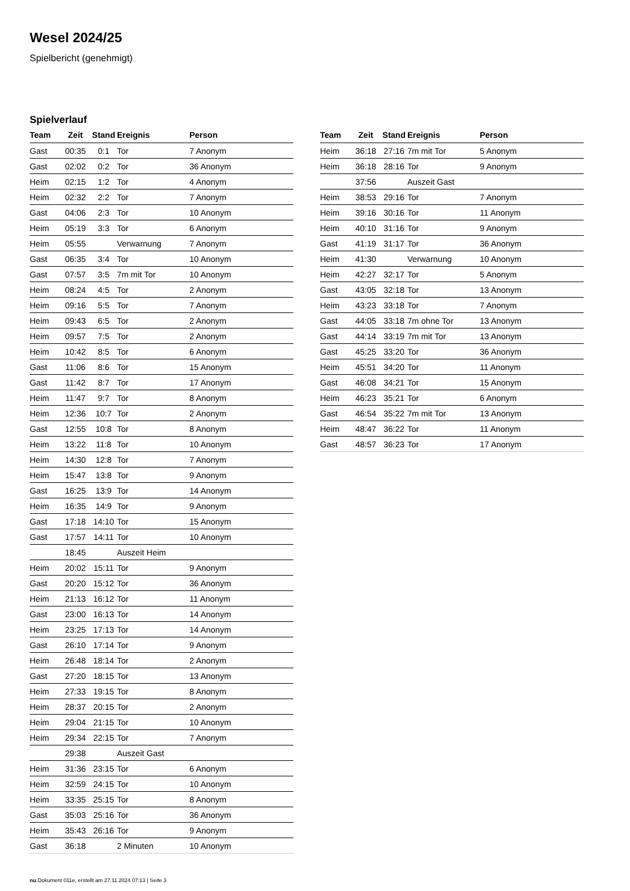Wesel 2024/25
Spielbericht (genehmigt)
Spielverlauf
| Team | Zeit | Stand | Ereignis | Person |
| --- | --- | --- | --- | --- |
| Gast | 00:35 | 0:1 | Tor | 7 Anonym |
| Gast | 02:02 | 0:2 | Tor | 36 Anonym |
| Heim | 02:15 | 1:2 | Tor | 4 Anonym |
| Heim | 02:32 | 2:2 | Tor | 7 Anonym |
| Gast | 04:06 | 2:3 | Tor | 10 Anonym |
| Heim | 05:19 | 3:3 | Tor | 6 Anonym |
| Heim | 05:55 | | Verwarnung | 7 Anonym |
| Gast | 06:35 | 3:4 | Tor | 10 Anonym |
| Gast | 07:57 | 3:5 | 7m mit Tor | 10 Anonym |
| Heim | 08:24 | 4:5 | Tor | 2 Anonym |
| Heim | 09:16 | 5:5 | Tor | 7 Anonym |
| Heim | 09:43 | 6:5 | Tor | 2 Anonym |
| Heim | 09:57 | 7:5 | Tor | 2 Anonym |
| Heim | 10:42 | 8:5 | Tor | 6 Anonym |
| Gast | 11:06 | 8:6 | Tor | 15 Anonym |
| Gast | 11:42 | 8:7 | Tor | 17 Anonym |
| Heim | 11:47 | 9:7 | Tor | 8 Anonym |
| Heim | 12:36 | 10:7 | Tor | 2 Anonym |
| Gast | 12:55 | 10:8 | Tor | 8 Anonym |
| Heim | 13:22 | 11:8 | Tor | 10 Anonym |
| Heim | 14:30 | 12:8 | Tor | 7 Anonym |
| Heim | 15:47 | 13:8 | Tor | 9 Anonym |
| Gast | 16:25 | 13:9 | Tor | 14 Anonym |
| Heim | 16:35 | 14:9 | Tor | 9 Anonym |
| Gast | 17:18 | 14:10 | Tor | 15 Anonym |
| Gast | 17:57 | 14:11 | Tor | 10 Anonym |
| | 18:45 | | Auszeit Heim | |
| Heim | 20:02 | 15:11 | Tor | 9 Anonym |
| Gast | 20:20 | 15:12 | Tor | 36 Anonym |
| Heim | 21:13 | 16:12 | Tor | 11 Anonym |
| Gast | 23:00 | 16:13 | Tor | 14 Anonym |
| Heim | 23:25 | 17:13 | Tor | 14 Anonym |
| Gast | 26:10 | 17:14 | Tor | 9 Anonym |
| Heim | 26:48 | 18:14 | Tor | 2 Anonym |
| Gast | 27:20 | 18:15 | Tor | 13 Anonym |
| Heim | 27:33 | 19:15 | Tor | 8 Anonym |
| Heim | 28:37 | 20:15 | Tor | 2 Anonym |
| Heim | 29:04 | 21:15 | Tor | 10 Anonym |
| Heim | 29:34 | 22:15 | Tor | 7 Anonym |
| | 29:38 | | Auszeit Gast | |
| Heim | 31:36 | 23:15 | Tor | 6 Anonym |
| Heim | 32:59 | 24:15 | Tor | 10 Anonym |
| Heim | 33:35 | 25:15 | Tor | 8 Anonym |
| Gast | 35:03 | 25:16 | Tor | 36 Anonym |
| Heim | 35:43 | 26:16 | Tor | 9 Anonym |
| Gast | 36:18 | | 2 Minuten | 10 Anonym |
| Team | Zeit | Stand | Ereignis | Person |
| --- | --- | --- | --- | --- |
| Heim | 36:18 | 27:16 | 7m mit Tor | 5 Anonym |
| Heim | 36:18 | 28:16 | Tor | 9 Anonym |
| | 37:56 | | Auszeit Gast | |
| Heim | 38:53 | 29:16 | Tor | 7 Anonym |
| Heim | 39:16 | 30:16 | Tor | 11 Anonym |
| Heim | 40:10 | 31:16 | Tor | 9 Anonym |
| Gast | 41:19 | 31:17 | Tor | 36 Anonym |
| Heim | 41:30 | | Verwarnung | 10 Anonym |
| Heim | 42:27 | 32:17 | Tor | 5 Anonym |
| Gast | 43:05 | 32:18 | Tor | 13 Anonym |
| Heim | 43:23 | 33:18 | Tor | 7 Anonym |
| Gast | 44:05 | 33:18 | 7m ohne Tor | 13 Anonym |
| Gast | 44:14 | 33:19 | 7m mit Tor | 13 Anonym |
| Gast | 45:25 | 33:20 | Tor | 36 Anonym |
| Heim | 45:51 | 34:20 | Tor | 11 Anonym |
| Gast | 46:08 | 34:21 | Tor | 15 Anonym |
| Heim | 46:23 | 35:21 | Tor | 6 Anonym |
| Gast | 46:54 | 35:22 | 7m mit Tor | 13 Anonym |
| Heim | 48:47 | 36:22 | Tor | 11 Anonym |
| Gast | 48:57 | 36:23 | Tor | 17 Anonym |
nu.Dokument 011e, erstellt am 27.11.2024 07:13 | Seite 3